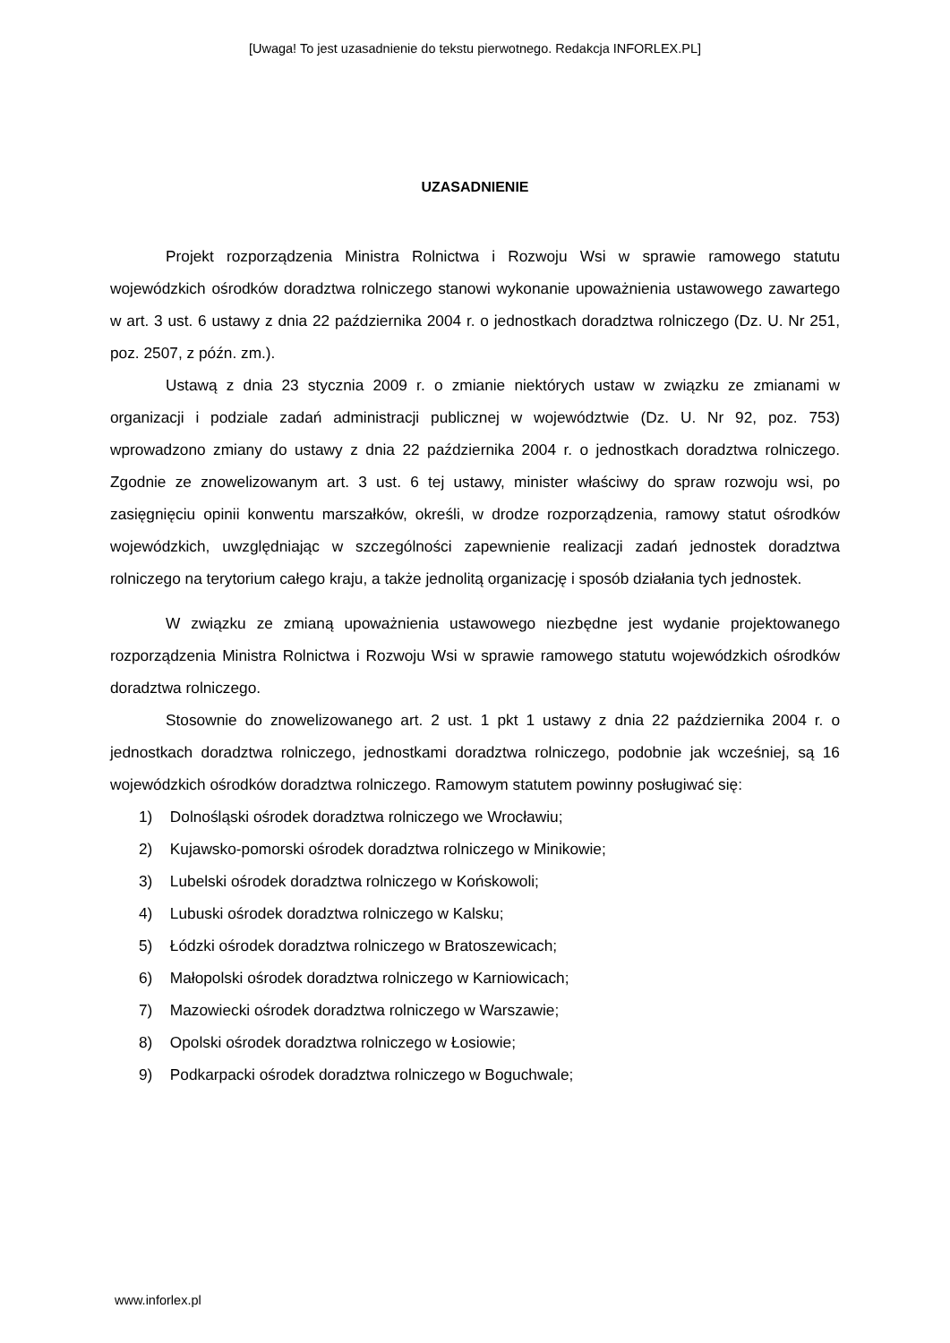[Uwaga! To jest uzasadnienie do tekstu pierwotnego. Redakcja INFORLEX.PL]
UZASADNIENIE
Projekt rozporządzenia Ministra Rolnictwa i Rozwoju Wsi w sprawie ramowego statutu wojewódzkich ośrodków doradztwa rolniczego stanowi wykonanie upoważnienia ustawowego zawartego w art. 3 ust. 6 ustawy z dnia 22 października 2004 r. o jednostkach doradztwa rolniczego (Dz. U. Nr 251, poz. 2507, z późn. zm.).
Ustawą z dnia 23 stycznia 2009 r. o zmianie niektórych ustaw w związku ze zmianami w organizacji i podziale zadań administracji publicznej w województwie (Dz. U. Nr 92, poz. 753) wprowadzono zmiany do ustawy z dnia 22 października 2004 r. o jednostkach doradztwa rolniczego. Zgodnie ze znowelizowanym art. 3 ust. 6 tej ustawy, minister właściwy do spraw rozwoju wsi, po zasięgnięciu opinii konwentu marszałków, określi, w drodze rozporządzenia, ramowy statut ośrodków wojewódzkich, uwzględniając w szczególności zapewnienie realizacji zadań jednostek doradztwa rolniczego na terytorium całego kraju, a także jednolitą organizację i sposób działania tych jednostek.
W związku ze zmianą upoważnienia ustawowego niezbędne jest wydanie projektowanego rozporządzenia Ministra Rolnictwa i Rozwoju Wsi w sprawie ramowego statutu wojewódzkich ośrodków doradztwa rolniczego.
Stosownie do znowelizowanego art. 2 ust. 1 pkt 1 ustawy z dnia 22 października 2004 r. o jednostkach doradztwa rolniczego, jednostkami doradztwa rolniczego, podobnie jak wcześniej, są 16 wojewódzkich ośrodków doradztwa rolniczego. Ramowym statutem powinny posługiwać się:
1) Dolnośląski ośrodek doradztwa rolniczego we Wrocławiu;
2) Kujawsko-pomorski ośrodek doradztwa rolniczego w Minikowie;
3) Lubelski ośrodek doradztwa rolniczego w Końskowoli;
4) Lubuski ośrodek doradztwa rolniczego w Kalsku;
5) Łódzki ośrodek doradztwa rolniczego w Bratoszewicach;
6) Małopolski ośrodek doradztwa rolniczego w Karniowicach;
7) Mazowiecki ośrodek doradztwa rolniczego w Warszawie;
8) Opolski ośrodek doradztwa rolniczego w Łosiowie;
9) Podkarpacki ośrodek doradztwa rolniczego w Boguchwale;
www.inforlex.pl